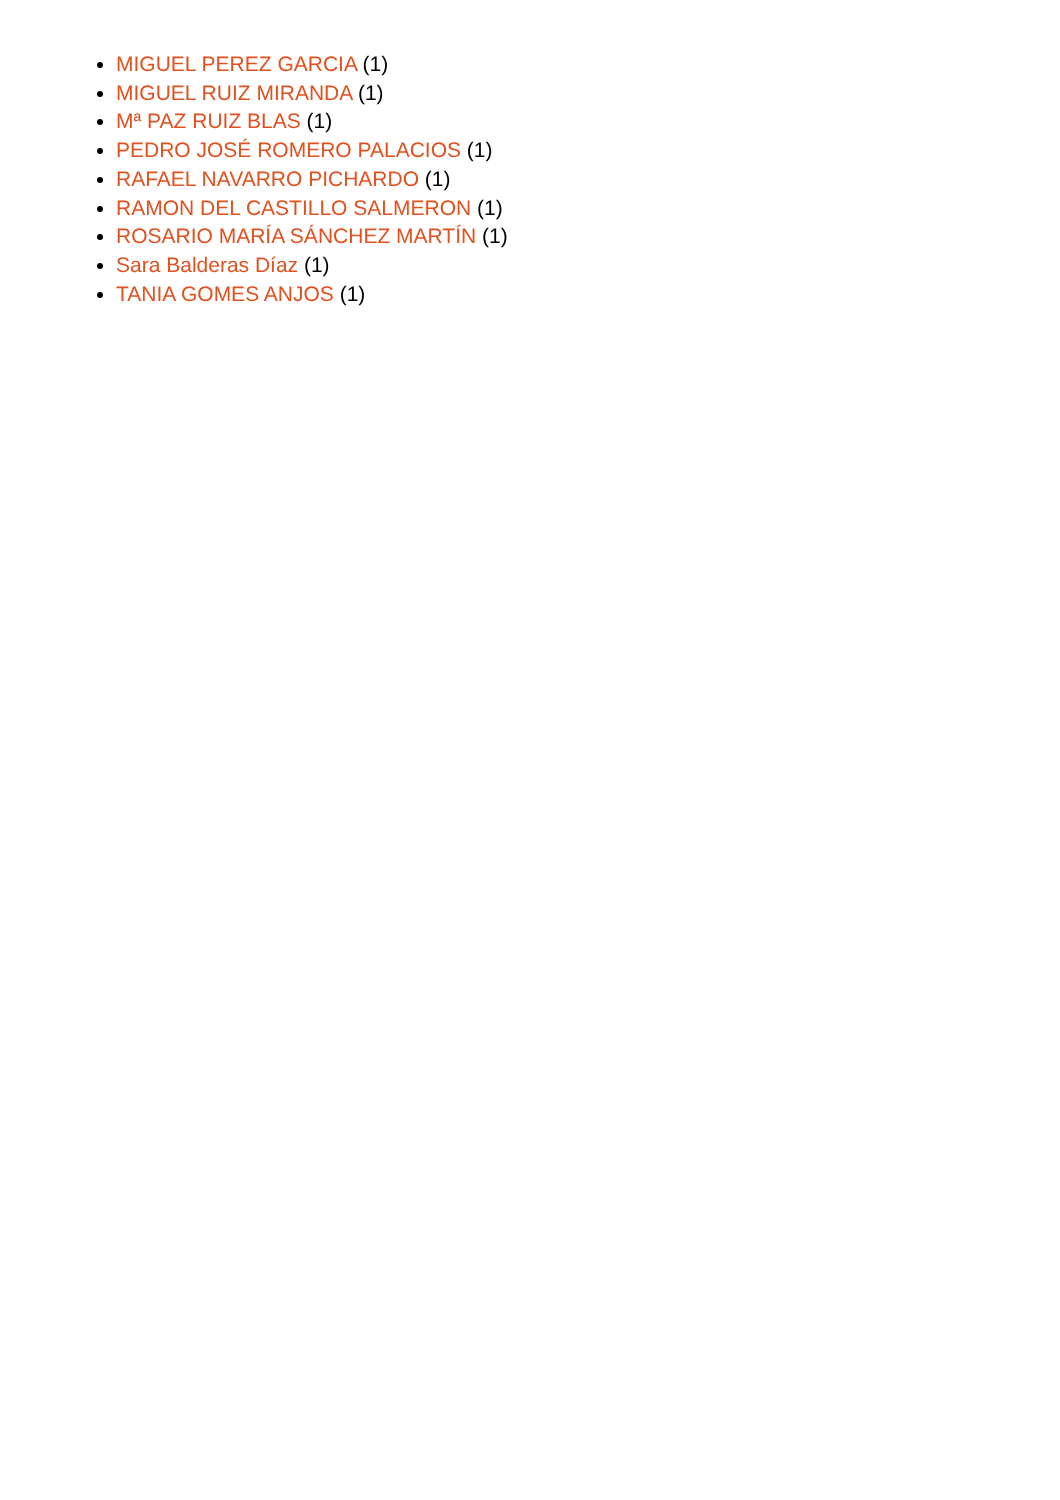MIGUEL PEREZ GARCIA (1)
MIGUEL RUIZ MIRANDA (1)
Mª PAZ RUIZ BLAS (1)
PEDRO JOSÉ ROMERO PALACIOS (1)
RAFAEL NAVARRO PICHARDO (1)
RAMON DEL CASTILLO SALMERON (1)
ROSARIO MARÍA SÁNCHEZ MARTÍN (1)
Sara Balderas Díaz (1)
TANIA GOMES ANJOS (1)